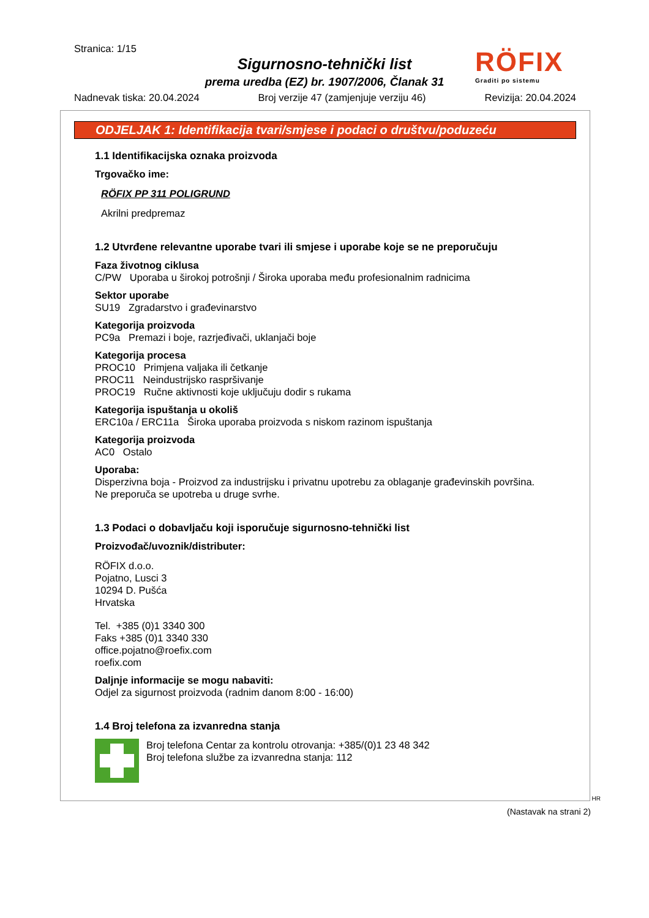Stranica: 1/15
Sigurnosno-tehnički list
prema uredba (EZ) br. 1907/2006, Članak 31
RÖFIX
Graditi po sistemu
Nadnevak tiska: 20.04.2024 Broj verzije 47 (zamjenjuje verziju 46) Revizija: 20.04.2024
ODJELJAK 1: Identifikacija tvari/smjese i podaci o društvu/poduzeću
1.1 Identifikacijska oznaka proizvoda
Trgovačko ime:
RÖFIX PP 311 POLIGRUND
Akrilni predpremaz
1.2 Utvrđene relevantne uporabe tvari ili smjese i uporabe koje se ne preporučuju
Faza životnog ciklusa
C/PW Uporaba u širokoj potrošnji / Široka uporaba među profesionalnim radnicima
Sektor uporabe
SU19 Zgradarstvo i građevinarstvo
Kategorija proizvoda
PC9a Premazi i boje, razrjeđivači, uklanjači boje
Kategorija procesa
PROC10 Primjena valjaka ili četkanje
PROC11 Neindustrijsko raspršivanje
PROC19 Ručne aktivnosti koje uključuju dodir s rukama
Kategorija ispuštanja u okoliš
ERC10a / ERC11a Široka uporaba proizvoda s niskom razinom ispuštanja
Kategorija proizvoda
AC0 Ostalo
Uporaba:
Disperzivna boja - Proizvod za industrijsku i privatnu upotrebu za oblaganje građevinskih površina.
Ne preporuča se upotreba u druge svrhe.
1.3 Podaci o dobavljaču koji isporučuje sigurnosno-tehnički list
Proizvođač/uvoznik/distributer:
RÖFIX d.o.o.
Pojatno, Lusci 3
10294 D. Pušća
Hrvatska
Tel. +385 (0)1 3340 300
Faks +385 (0)1 3340 330
office.pojatno@roefix.com
roefix.com
Daljnje informacije se mogu nabaviti:
Odjel za sigurnost proizvoda (radnim danom 8:00 - 16:00)
1.4 Broj telefona za izvanredna stanja
Broj telefona Centar za kontrolu otrovanja: +385/(0)1 23 48 342
Broj telefona službe za izvanredna stanja: 112
HR
(Nastavak na strani 2)